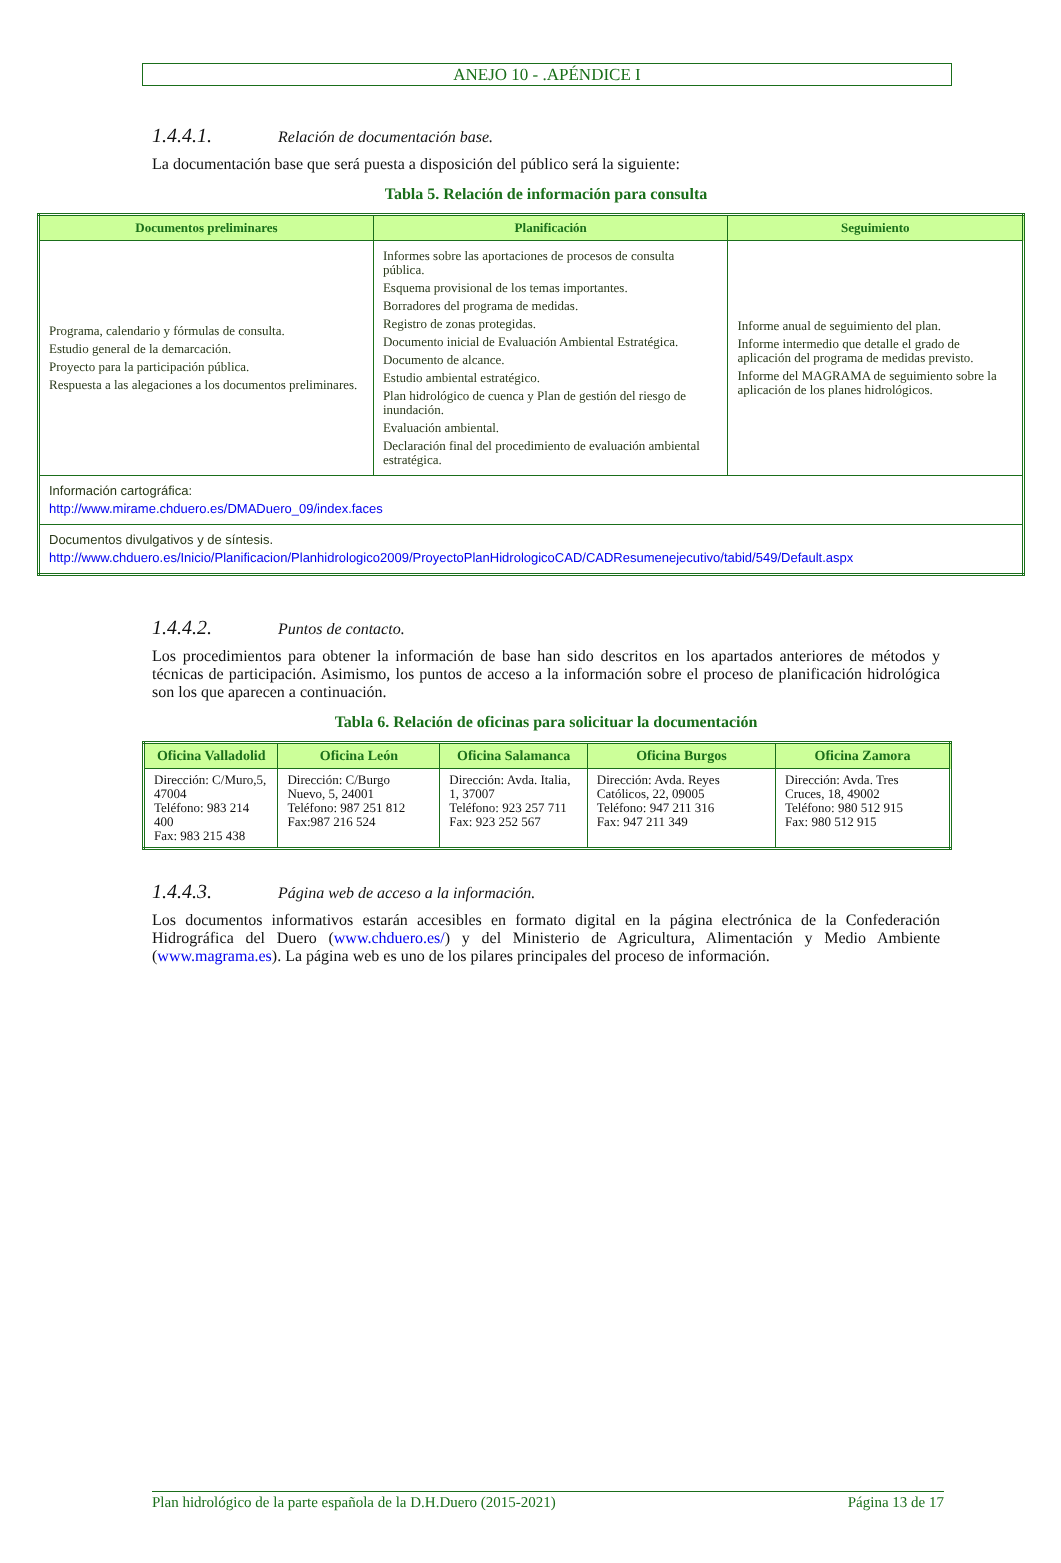ANEJO 10 - .APÉNDICE I
1.4.4.1. Relación de documentación base.
La documentación base que será puesta a disposición del público será la siguiente:
Tabla 5. Relación de información para consulta
| Documentos preliminares | Planificación | Seguimiento |
| --- | --- | --- |
| Programa, calendario y fórmulas de consulta. Estudio general de la demarcación. Proyecto para la participación pública. Respuesta a las alegaciones a los documentos preliminares. | Informes sobre las aportaciones de procesos de consulta pública. Esquema provisional de los temas importantes. Borradores del programa de medidas. Registro de zonas protegidas. Documento inicial de Evaluación Ambiental Estratégica. Documento de alcance. Estudio ambiental estratégico. Plan hidrológico de cuenca y Plan de gestión del riesgo de inundación. Evaluación ambiental. Declaración final del procedimiento de evaluación ambiental estratégica. | Informe anual de seguimiento del plan. Informe intermedio que detalle el grado de aplicación del programa de medidas previsto. Informe del MAGRAMA de seguimiento sobre la aplicación de los planes hidrológicos. |
| Información cartográfica: http://www.mirame.chduero.es/DMADuero_09/index.faces | | |
| Documentos divulgativos y de síntesis. http://www.chduero.es/Inicio/Planificacion/Planhidrologico2009/ProyectoPlanHidrologicoCAD/CADResumenejecutivo/tabid/549/Default.aspx | | |
1.4.4.2. Puntos de contacto.
Los procedimientos para obtener la información de base han sido descritos en los apartados anteriores de métodos y técnicas de participación. Asimismo, los puntos de acceso a la información sobre el proceso de planificación hidrológica son los que aparecen a continuación.
Tabla 6. Relación de oficinas para solicituar la documentación
| Oficina Valladolid | Oficina León | Oficina Salamanca | Oficina Burgos | Oficina Zamora |
| --- | --- | --- | --- | --- |
| Dirección: C/Muro,5, 47004 Teléfono: 983 214 400 Fax: 983 215 438 | Dirección: C/Burgo Nuevo, 5, 24001 Teléfono: 987 251 812 Fax:987 216 524 | Dirección: Avda. Italia, 1, 37007 Teléfono: 923 257 711 Fax: 923 252 567 | Dirección: Avda. Reyes Católicos, 22, 09005 Teléfono: 947 211 316 Fax: 947 211 349 | Dirección: Avda. Tres Cruces, 18, 49002 Teléfono: 980 512 915 Fax: 980 512 915 |
1.4.4.3. Página web de acceso a la información.
Los documentos informativos estarán accesibles en formato digital en la página electrónica de la Confederación Hidrográfica del Duero (www.chduero.es/) y del Ministerio de Agricultura, Alimentación y Medio Ambiente (www.magrama.es). La página web es uno de los pilares principales del proceso de información.
Plan hidrológico de la parte española de la D.H.Duero (2015-2021) Página 13 de 17